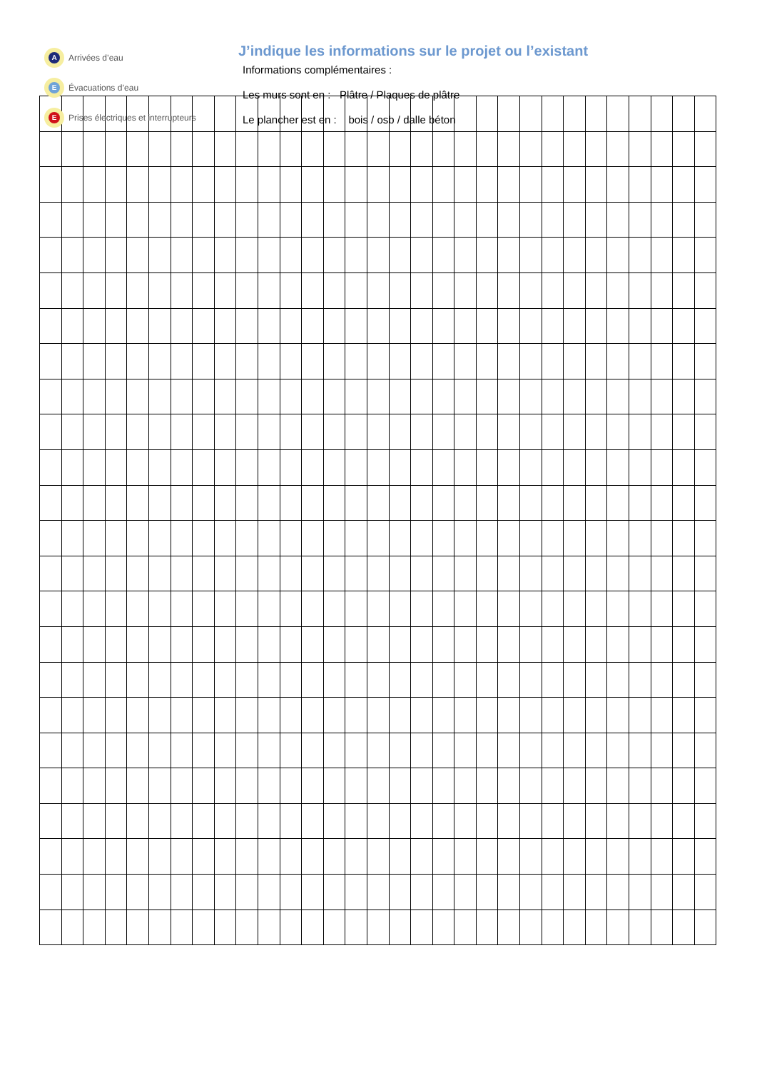A Arrivées d’eau
E Évacuations d’eau
E Prises électriques et interrupteurs
J’indique les informations sur le projet ou l’existant
Informations complémentaires :
Les murs sont en : Plâtre / Plaques de plâtre
Le plancher est en : bois / osb / dalle béton